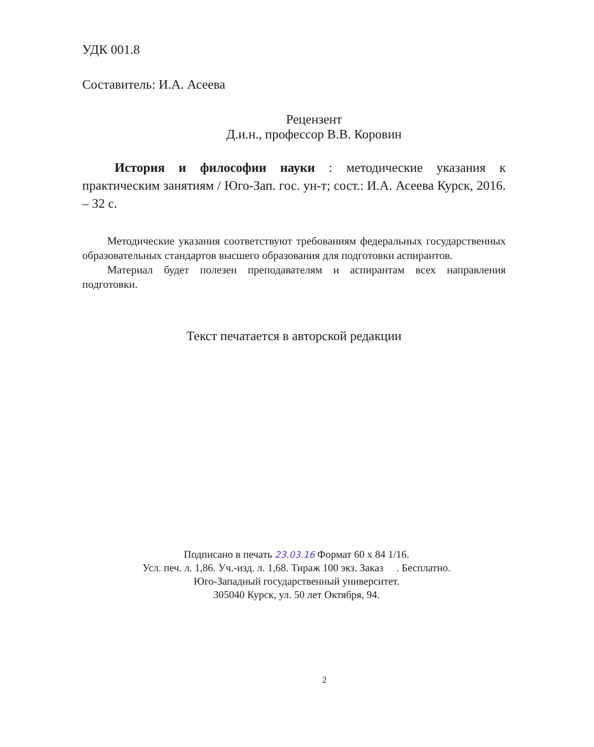УДК 001.8
Составитель: И.А. Асеева
Рецензент
Д.и.н., профессор В.В. Коровин
История и философии науки : методические указания к практическим занятиям / Юго-Зап. гос. ун-т; сост.: И.А. Асеева Курск, 2016. – 32 с.
Методические указания соответствуют требованиям федеральных государственных образовательных стандартов высшего образования для подготовки аспирантов.
Материал будет полезен преподавателям и аспирантам всех направления подготовки.
Текст печатается в авторской редакции
Подписано в печать 23.03.16 Формат 60 х 84 1/16.
Усл. печ. л. 1,86. Уч.-изд. л. 1,68. Тираж 100 экз. Заказ . Бесплатно.
Юго-Западный государственный университет.
305040 Курск, ул. 50 лет Октября, 94.
2